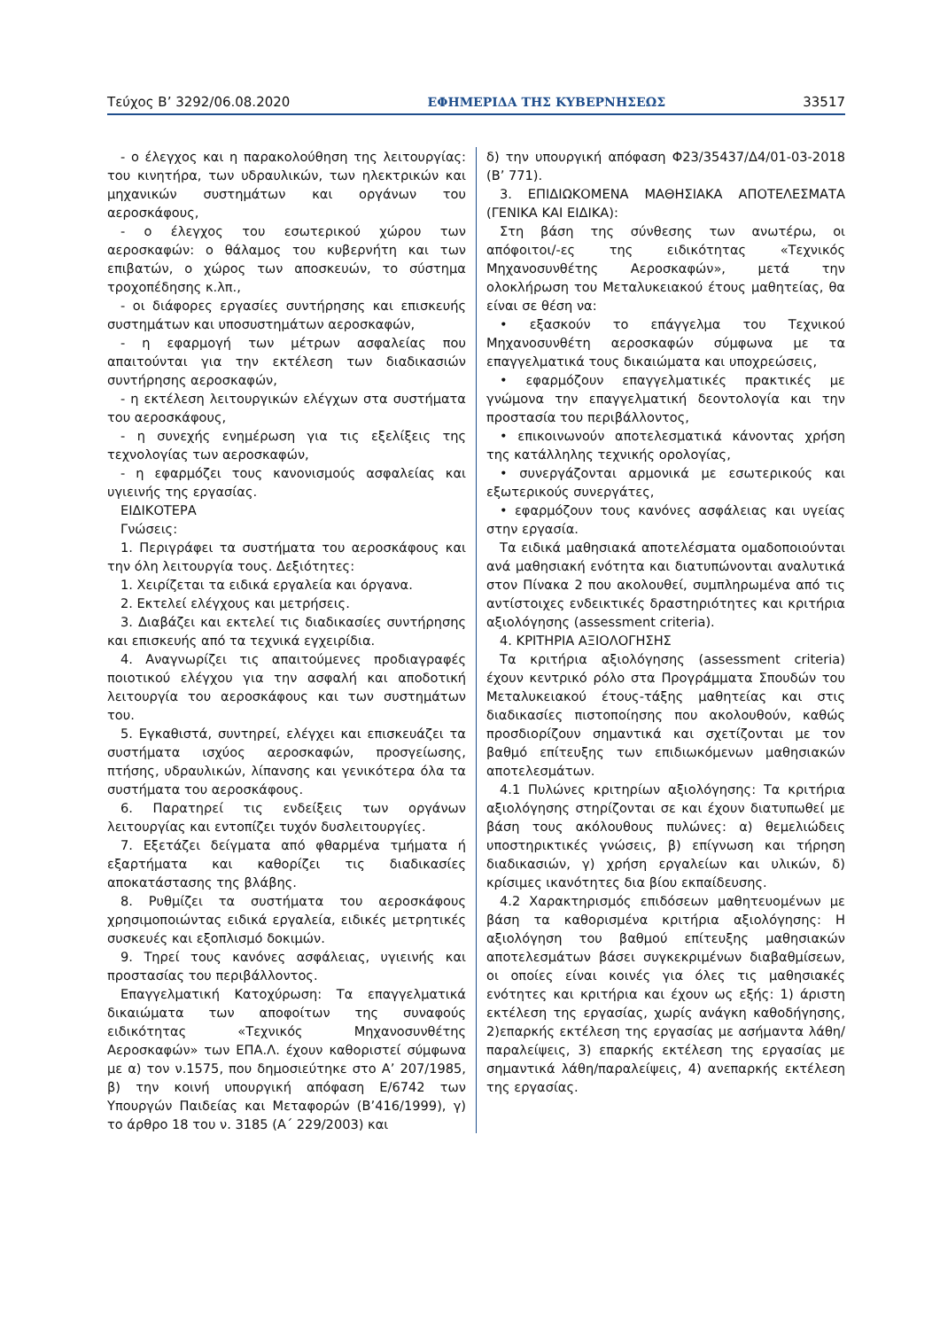Τεύχος B’ 3292/06.08.2020 ΕΦΗΜΕΡΙΔΑ ΤΗΣ ΚΥΒΕΡΝΗΣΕΩΣ 33517
- ο έλεγχος και η παρακολούθηση της λειτουργίας: του κινητήρα, των υδραυλικών, των ηλεκτρικών και μηχανικών συστημάτων και οργάνων του αεροσκάφους,
- ο έλεγχος του εσωτερικού χώρου των αεροσκαφών: ο θάλαμος του κυβερνήτη και των επιβατών, ο χώρος των αποσκευών, το σύστημα τροχοπέδησης κ.λπ.,
- οι διάφορες εργασίες συντήρησης και επισκευής συστημάτων και υποσυστημάτων αεροσκαφών,
- η εφαρμογή των μέτρων ασφαλείας που απαιτούνται για την εκτέλεση των διαδικασιών συντήρησης αεροσκαφών,
- η εκτέλεση λειτουργικών ελέγχων στα συστήματα του αεροσκάφους,
- η συνεχής ενημέρωση για τις εξελίξεις της τεχνολογίας των αεροσκαφών,
- η εφαρμόζει τους κανονισμούς ασφαλείας και υγιεινής της εργασίας.
ΕΙΔΙΚΟΤΕΡΑ
Γνώσεις:
1. Περιγράφει τα συστήματα του αεροσκάφους και την όλη λειτουργία τους. Δεξιότητες:
1. Χειρίζεται τα ειδικά εργαλεία και όργανα.
2. Εκτελεί ελέγχους και μετρήσεις.
3. Διαβάζει και εκτελεί τις διαδικασίες συντήρησης και επισκευής από τα τεχνικά εγχειρίδια.
4. Αναγνωρίζει τις απαιτούμενες προδιαγραφές ποιοτικού ελέγχου για την ασφαλή και αποδοτική λειτουργία του αεροσκάφους και των συστημάτων του.
5. Εγκαθιστά, συντηρεί, ελέγχει και επισκευάζει τα συστήματα ισχύος αεροσκαφών, προσγείωσης, πτήσης, υδραυλικών, λίπανσης και γενικότερα όλα τα συστήματα του αεροσκάφους.
6. Παρατηρεί τις ενδείξεις των οργάνων λειτουργίας και εντοπίζει τυχόν δυσλειτουργίες.
7. Εξετάζει δείγματα από φθαρμένα τμήματα ή εξαρτήματα και καθορίζει τις διαδικασίες αποκατάστασης της βλάβης.
8. Ρυθμίζει τα συστήματα του αεροσκάφους χρησιμοποιώντας ειδικά εργαλεία, ειδικές μετρητικές συσκευές και εξοπλισμό δοκιμών.
9. Τηρεί τους κανόνες ασφάλειας, υγιεινής και προστασίας του περιβάλλοντος.
Επαγγελματική Κατοχύρωση: Τα επαγγελματικά δικαιώματα των αποφοίτων της συναφούς ειδικότητας «Τεχνικός Μηχανοσυνθέτης Αεροσκαφών» των ΕΠΑ.Λ. έχουν καθοριστεί σύμφωνα με α) τον ν.1575, που δημοσιεύτηκε στο Α’ 207/1985, β) την κοινή υπουργική απόφαση Ε/6742 των Υπουργών Παιδείας και Μεταφορών (Β’416/1999), γ) το άρθρο 18 του ν. 3185 (Α΄ 229/2003) και
δ) την υπουργική απόφαση Φ23/35437/Δ4/01-03-2018 (Β’ 771).
3. ΕΠΙΔΙΩΚΟΜΕΝΑ ΜΑΘΗΣΙΑΚΑ ΑΠΟΤΕΛΕΣΜΑΤΑ (ΓΕΝΙΚΑ ΚΑΙ ΕΙΔΙΚΑ):
Στη βάση της σύνθεσης των ανωτέρω, οι απόφοιτοι/-ες της ειδικότητας «Τεχνικός Μηχανοσυνθέτης Αεροσκαφών», μετά την ολοκλήρωση του Μεταλυκειακού έτους μαθητείας, θα είναι σε θέση να:
• εξασκούν το επάγγελμα του Τεχνικού Μηχανοσυνθέτη αεροσκαφών σύμφωνα με τα επαγγελματικά τους δικαιώματα και υποχρεώσεις,
• εφαρμόζουν επαγγελματικές πρακτικές με γνώμονα την επαγγελματική δεοντολογία και την προστασία του περιβάλλοντος,
• επικοινωνούν αποτελεσματικά κάνοντας χρήση της κατάλληλης τεχνικής ορολογίας,
• συνεργάζονται αρμονικά με εσωτερικούς και εξωτερικούς συνεργάτες,
• εφαρμόζουν τους κανόνες ασφάλειας και υγείας στην εργασία.
Τα ειδικά μαθησιακά αποτελέσματα ομαδοποιούνται ανά μαθησιακή ενότητα και διατυπώνονται αναλυτικά στον Πίνακα 2 που ακολουθεί, συμπληρωμένα από τις αντίστοιχες ενδεικτικές δραστηριότητες και κριτήρια αξιολόγησης (assessment criteria).
4. ΚΡΙΤΗΡΙΑ ΑΞΙΟΛΟΓΗΣΗΣ
Τα κριτήρια αξιολόγησης (assessment criteria) έχουν κεντρικό ρόλο στα Προγράμματα Σπουδών του Μεταλυκειακού έτους-τάξης μαθητείας και στις διαδικασίες πιστοποίησης που ακολουθούν, καθώς προσδιορίζουν σημαντικά και σχετίζονται με τον βαθμό επίτευξης των επιδιωκόμενων μαθησιακών αποτελεσμάτων.
4.1 Πυλώνες κριτηρίων αξιολόγησης: Τα κριτήρια αξιολόγησης στηρίζονται σε και έχουν διατυπωθεί με βάση τους ακόλουθους πυλώνες: α) θεμελιώδεις υποστηρικτικές γνώσεις, β) επίγνωση και τήρηση διαδικασιών, γ) χρήση εργαλείων και υλικών, δ) κρίσιμες ικανότητες δια βίου εκπαίδευσης.
4.2 Χαρακτηρισμός επιδόσεων μαθητευομένων με βάση τα καθορισμένα κριτήρια αξιολόγησης: Η αξιολόγηση του βαθμού επίτευξης μαθησιακών αποτελεσμάτων βάσει συγκεκριμένων διαβαθμίσεων, οι οποίες είναι κοινές για όλες τις μαθησιακές ενότητες και κριτήρια και έχουν ως εξής: 1) άριστη εκτέλεση της εργασίας, χωρίς ανάγκη καθοδήγησης, 2)επαρκής εκτέλεση της εργασίας με ασήμαντα λάθη/ παραλείψεις, 3) επαρκής εκτέλεση της εργασίας με σημαντικά λάθη/παραλείψεις, 4) ανεπαρκής εκτέλεση της εργασίας.